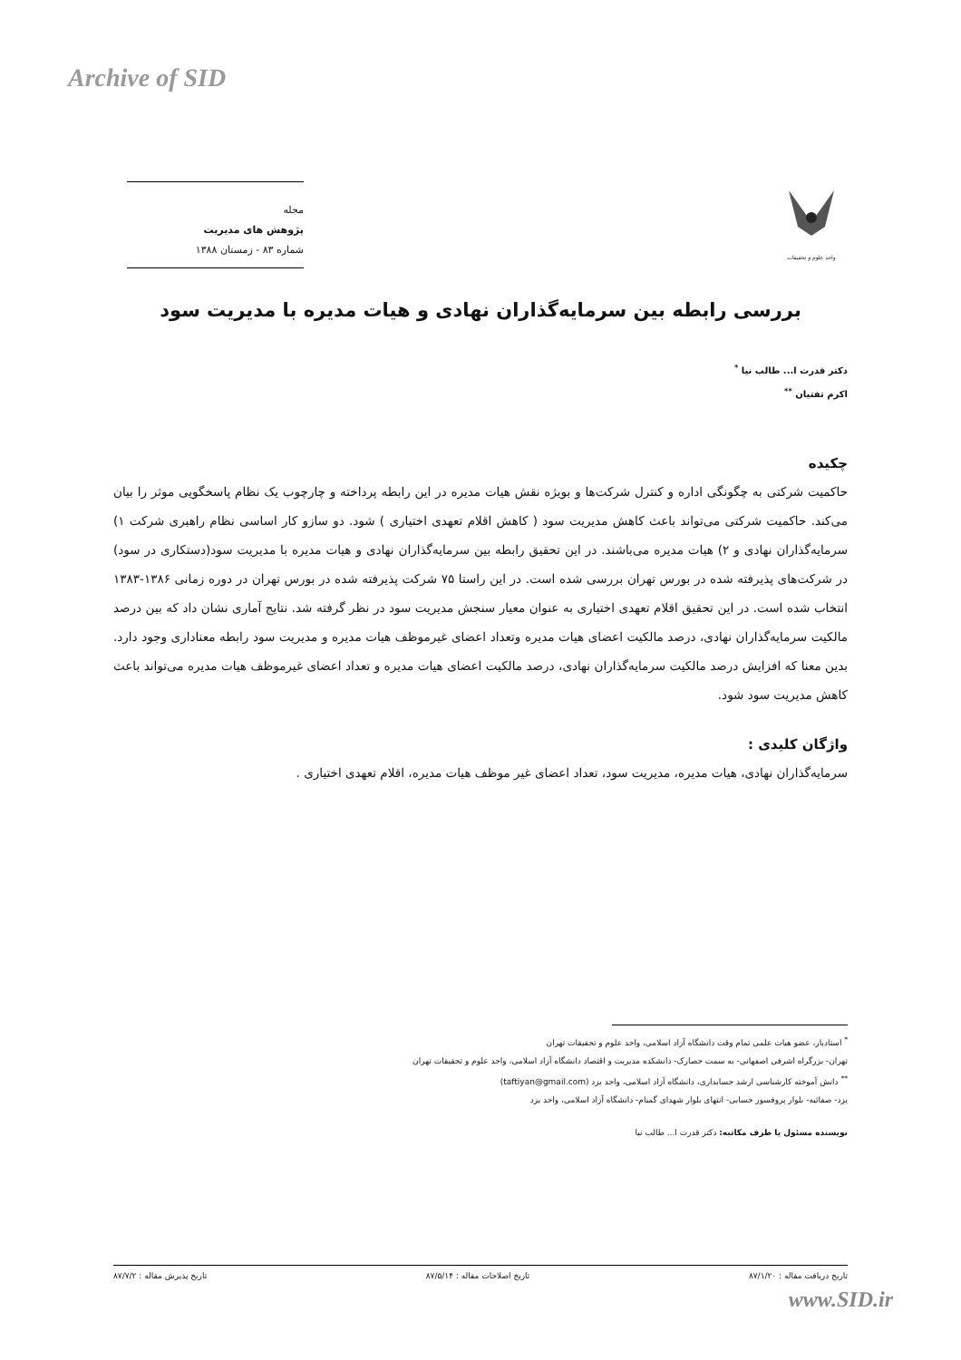Archive of SID
واحد علوم و تحقیقات
مجله
پژوهش های مدیریت
شماره ۸۳ - زمستان ۱۳۸۸
بررسی رابطه بین سرمایه‌گذاران نهادی و هیات مدیره با مدیریت سود
دکتر قدرت ا... طالب نیا <sup>*</sup>
اکرم تفتیان <sup>**</sup>
چکیده
حاکمیت شرکتی به چگونگی اداره و کنترل شرکت‌ها و بویژه نقش هیات مدیره در این رابطه پرداخته و چارچوب یک نظام پاسخگویی موثر را بیان می‌کند. حاکمیت شرکتی می‌تواند باعث کاهش مدیریت سود ( کاهش اقلام تعهدی اختیاری ) شود. دو سازو کار اساسی نظام راهبری شرکت ۱) سرمایه‌گذاران نهادی و ۲) هیات مدیره می‌باشند. در این تحقیق رابطه بین سرمایه‌گذاران نهادی و هیات مدیره با مدیریت سود(دستکاری در سود) در شرکت‌های پذیرفته شده در بورس تهران بررسی شده است. در این راستا ۷۵ شرکت پذیرفته شده در بورس تهران در دوره زمانی ۱۳۸۶-۱۳۸۳ انتخاب شده است. در این تحقیق اقلام تعهدی اختیاری به عنوان معیار سنجش مدیریت سود در نظر گرفته شد. نتایج آماری نشان داد که بین درصد مالکیت سرمایه‌گذاران نهادی، درصد مالکیت اعضای هیات مدیره وتعداد اعضای غیرموظف هیات مدیره و مدیریت سود رابطه معناداری وجود دارد. بدین معنا که افزایش درصد مالکیت سرمایه‌گذاران نهادی، درصد مالکیت اعضای هیات مدیره و تعداد اعضای غیرموظف هیات مدیره می‌تواند باعث کاهش مدیریت سود شود.
واژگان کلیدی :
سرمایه‌گذاران نهادی، هیات مدیره، مدیریت سود، تعداد اعضای غیر موظف هیات مدیره، اقلام تعهدی اختیاری .
<sup>*</sup> استادیار، عضو هیات علمی تمام وقت دانشگاه آزاد اسلامی، واحد علوم و تحقیقات تهران
تهران- بزرگراه اشرفی اصفهانی- به سمت حصارک- دانشکده مدیریت و اقتصاد دانشگاه آزاد اسلامی، واحد علوم و تحقیقات تهران
<sup>**</sup> دانش آموخته کارشناسی ارشد حسابداری، دانشگاه آزاد اسلامی، واحد یزد (taftiyan@gmail.com)
یزد- صفائیه- بلوار پروفسور حسابی- انتهای بلوار شهدای گمنام- دانشگاه آزاد اسلامی، واحد یزد
نویسنده مسئول یا طرف مکاتبه: دکتر قدرت ا... طالب نیا
تاریخ دریافت مقاله : ۸۷/۱/۲۰ تاریخ اصلاحات مقاله : ۸۷/۵/۱۴ تاریخ پذیرش مقاله : ۸۷/۷/۲
www.SID.ir